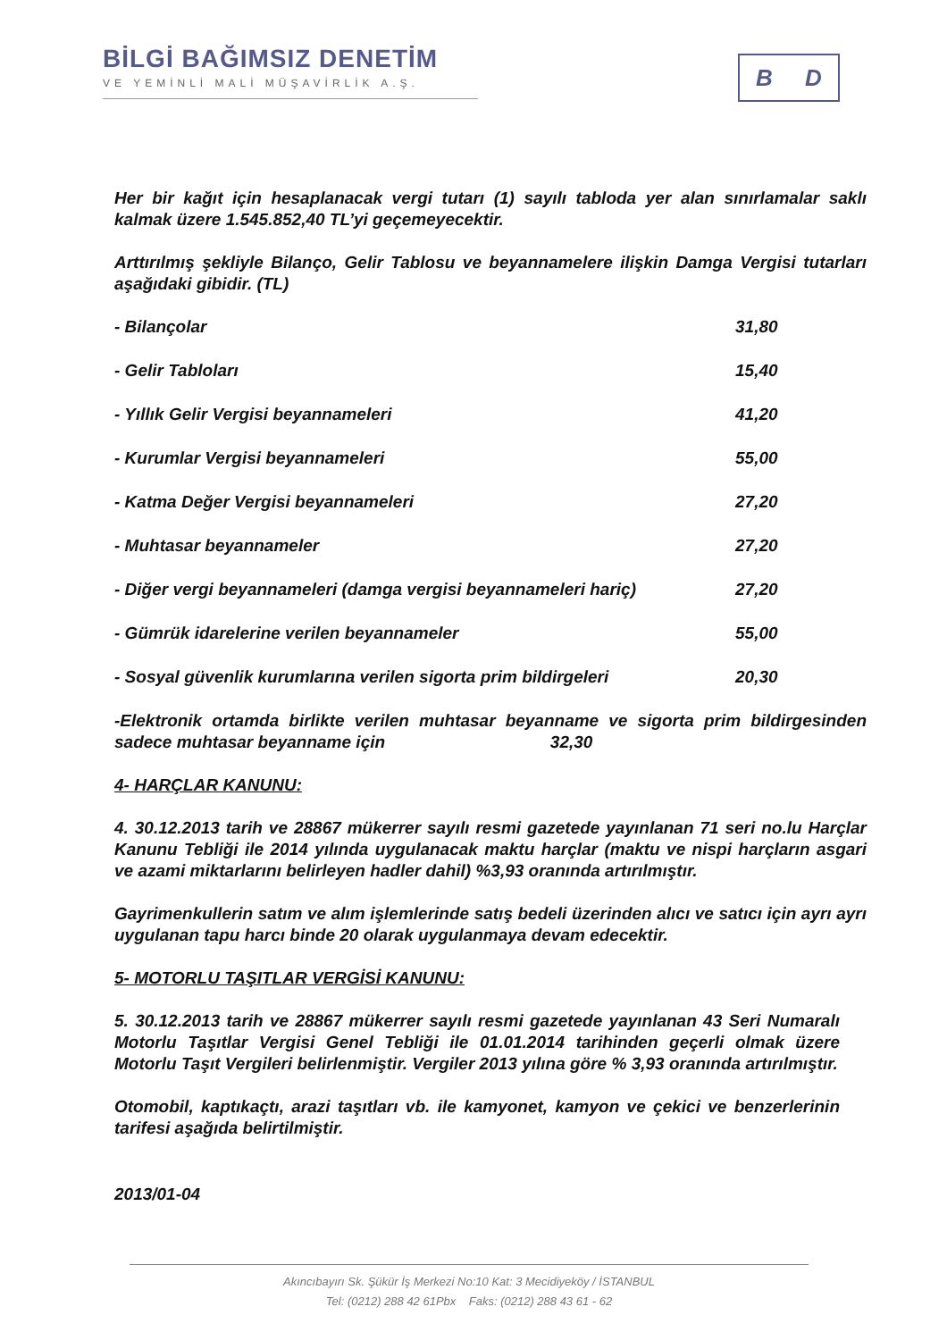BİLGİ BAĞIMSIZ DENETİM
VE YEMİNLİ MALİ MÜŞAVİRLİK A.Ş.
B D
Her bir kağıt için hesaplanacak vergi tutarı (1) sayılı tabloda yer alan sınırlamalar saklı kalmak üzere 1.545.852,40 TL’yi geçemeyecektir.
Arttırılmış şekliyle Bilanço, Gelir Tablosu ve beyannamelere ilişkin Damga Vergisi tutarları aşağıdaki gibidir. (TL)
- Bilançolar 31,80
- Gelir Tabloları 15,40
- Yıllık Gelir Vergisi beyannameleri 41,20
- Kurumlar Vergisi beyannameleri 55,00
- Katma Değer Vergisi beyannameleri 27,20
- Muhtasar beyannameler 27,20
- Diğer vergi beyannameleri (damga vergisi beyannameleri hariç) 27,20
- Gümrük idarelerine verilen beyannameler 55,00
- Sosyal güvenlik kurumlarına verilen sigorta prim bildirgeleri 20,30
-Elektronik ortamda birlikte verilen muhtasar beyanname ve sigorta prim bildirgesinden sadece muhtasar beyanname için 32,30
4- HARÇLAR KANUNU:
4. 30.12.2013 tarih ve 28867 mükerrer sayılı resmi gazetede yayınlanan 71 seri no.lu Harçlar Kanunu Tebliği ile 2014 yılında uygulanacak maktu harçlar (maktu ve nispi harçların asgari ve azami miktarlarını belirleyen hadler dahil) %3,93 oranında artırılmıştır.
Gayrimenkullerin satım ve alım işlemlerinde satış bedeli üzerinden alıcı ve satıcı için ayrı ayrı uygulanan tapu harcı binde 20 olarak uygulanmaya devam edecektir.
5- MOTORLU TAŞITLAR VERGİSİ KANUNU:
5. 30.12.2013 tarih ve 28867 mükerrer sayılı resmi gazetede yayınlanan 43 Seri Numaralı Motorlu Taşıtlar Vergisi Genel Tebliği ile 01.01.2014 tarihinden geçerli olmak üzere Motorlu Taşıt Vergileri belirlenmiştir. Vergiler 2013 yılına göre % 3,93 oranında artırılmıştır.
Otomobil, kaptıkaçtı, arazi taşıtları vb. ile kamyonet, kamyon ve çekici ve benzerlerinin tarifesi aşağıda belirtilmiştir.
2013/01-04
Akıncıbayırı Sk. Şükür İş Merkezi No:10 Kat: 3 Mecidiyeköy / İSTANBUL
Tel: (0212) 288 42 61Pbx Faks: (0212) 288 43 61 - 62